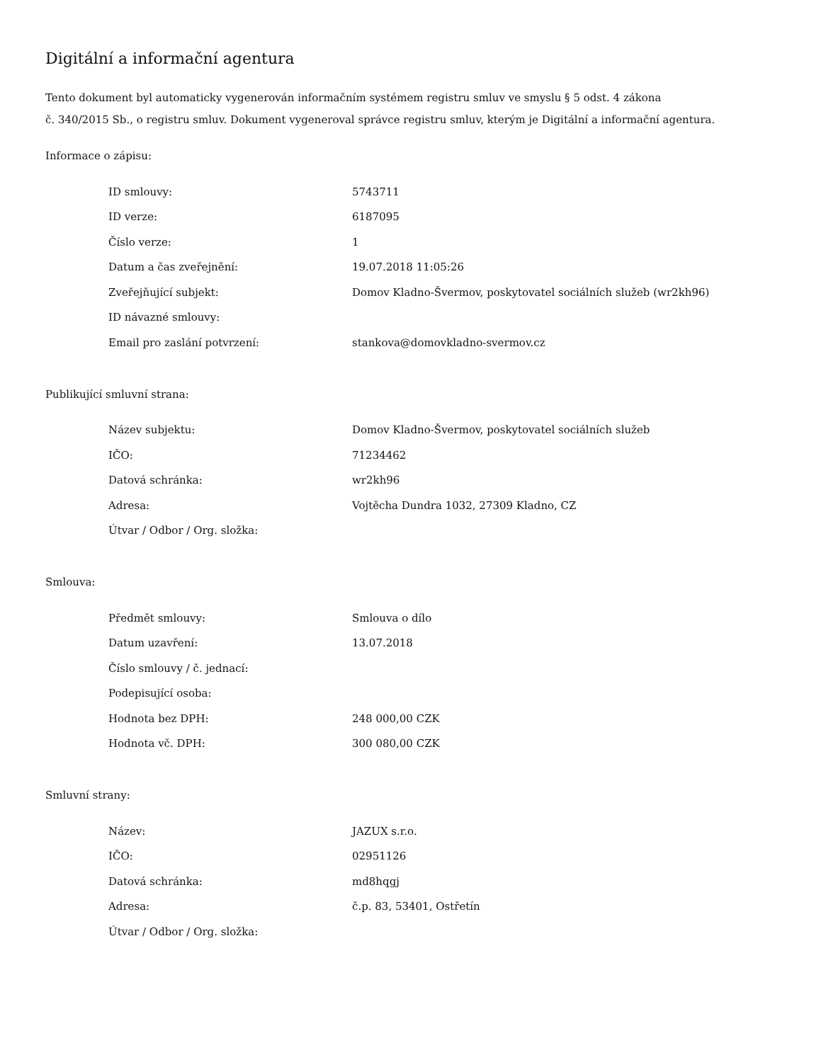Digitální a informační agentura
Tento dokument byl automaticky vygenerován informačním systémem registru smluv ve smyslu § 5 odst. 4 zákona
č. 340/2015 Sb., o registru smluv. Dokument vygeneroval správce registru smluv, kterým je Digitální a informační agentura.
Informace o zápisu:
| ID smlouvy: | 5743711 |
| ID verze: | 6187095 |
| Číslo verze: | 1 |
| Datum a čas zveřejnění: | 19.07.2018 11:05:26 |
| Zveřejňující subjekt: | Domov Kladno-Švermov, poskytovatel sociálních služeb (wr2kh96) |
| ID návazné smlouvy: | |
| Email pro zaslání potvrzení: | stankova@domovkladno-svermov.cz |
Publikující smluvní strana:
| Název subjektu: | Domov Kladno-Švermov, poskytovatel sociálních služeb |
| IČO: | 71234462 |
| Datová schránka: | wr2kh96 |
| Adresa: | Vojtěcha Dundra 1032, 27309 Kladno, CZ |
| Útvar / Odbor / Org. složka: | |
Smlouva:
| Předmět smlouvy: | Smlouva o dílo |
| Datum uzavření: | 13.07.2018 |
| Číslo smlouvy / č. jednací: | |
| Podepisující osoba: | |
| Hodnota bez DPH: | 248 000,00 CZK |
| Hodnota vč. DPH: | 300 080,00 CZK |
Smluvní strany:
| Název: | JAZUX s.r.o. |
| IČO: | 02951126 |
| Datová schránka: | md8hqgj |
| Adresa: | č.p. 83, 53401, Ostřetín |
| Útvar / Odbor / Org. složka: | |